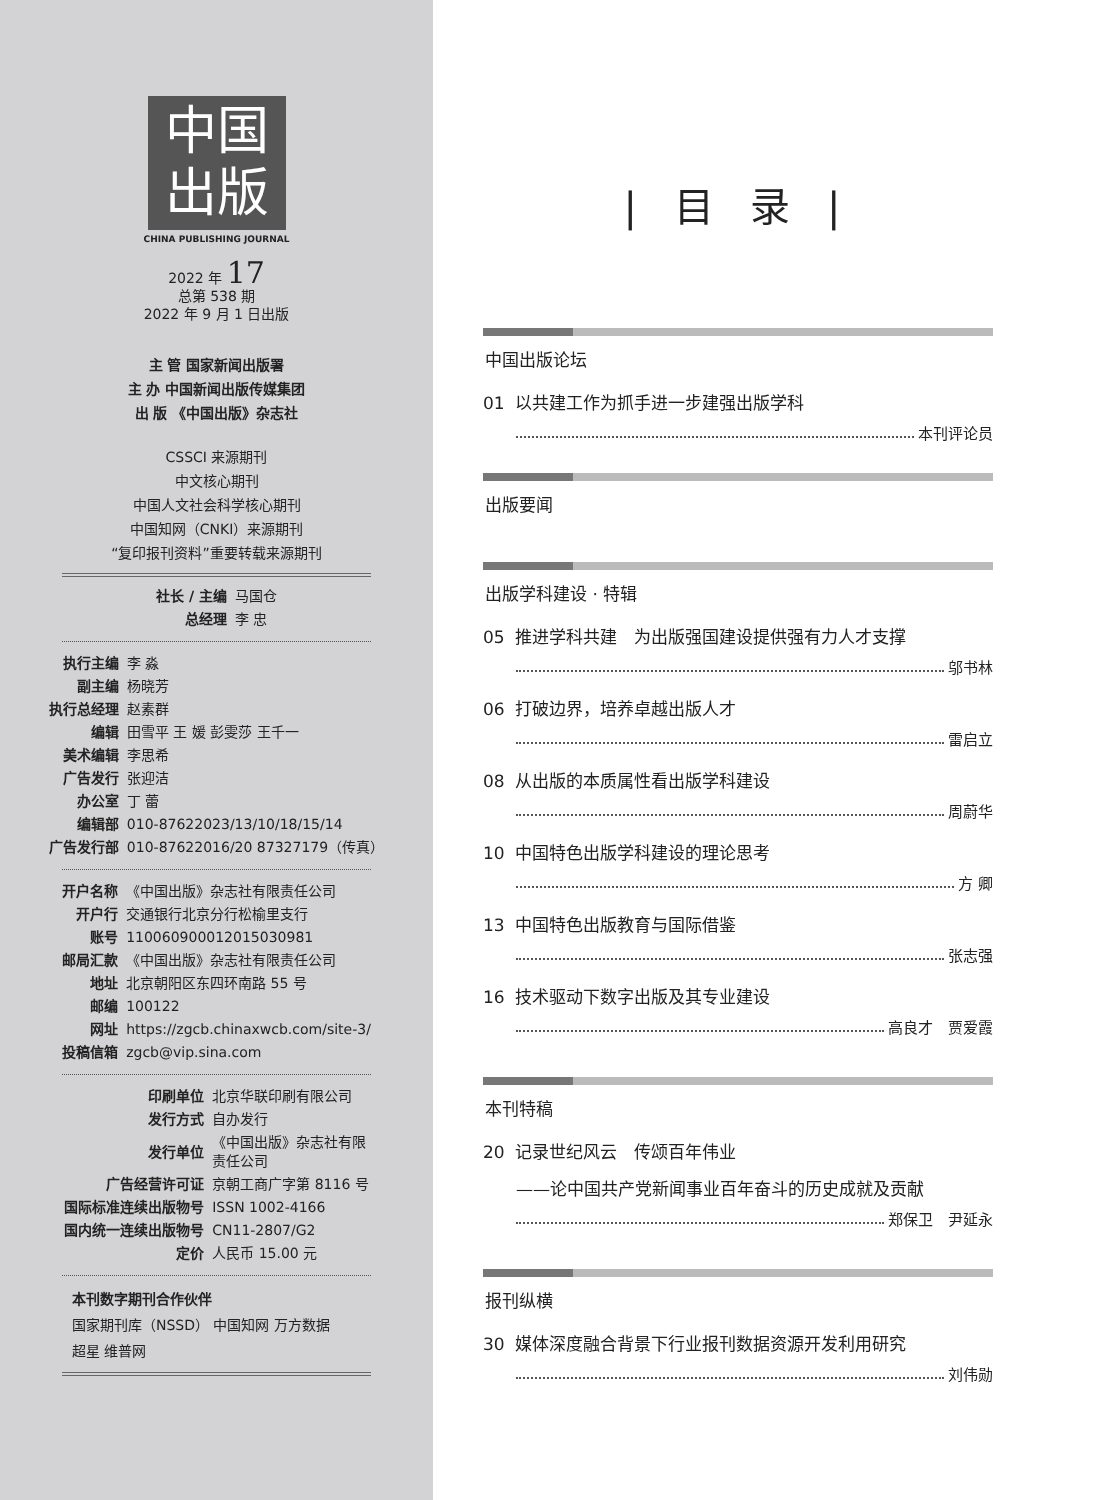中国
出版
CHINA PUBLISHING JOURNAL
2022 年 17
总第 538 期
2022 年 9 月 1 日出版
主 管 国家新闻出版署
主 办 中国新闻出版传媒集团
出 版 《中国出版》杂志社
CSSCI 来源期刊
中文核心期刊
中国人文社会科学核心期刊
中国知网（CNKI）来源期刊
“复印报刊资料”重要转载来源期刊
| 社长 / 主编 | 马国仓 |
| 总经理 | 李 忠 |
| 执行主编 | 李 淼 |
| 副主编 | 杨晓芳 |
| 执行总经理 | 赵素群 |
| 编辑 | 田雪平 王 媛 彭雯莎 王千一 |
| 美术编辑 | 李思希 |
| 广告发行 | 张迎洁 |
| 办公室 | 丁 蕾 |
| 编辑部 | 010-87622023/13/10/18/15/14 |
| 广告发行部 | 010-87622016/20 87327179（传真） |
| 开户名称 | 《中国出版》杂志社有限责任公司 |
| 开户行 | 交通银行北京分行松榆里支行 |
| 账号 | 110060900012015030981 |
| 邮局汇款 | 《中国出版》杂志社有限责任公司 |
| 地址 | 北京朝阳区东四环南路 55 号 |
| 邮编 | 100122 |
| 网址 | https://zgcb.chinaxwcb.com/site-3/ |
| 投稿信箱 | zgcb@vip.sina.com |
| 印刷单位 | 北京华联印刷有限公司 |
| 发行方式 | 自办发行 |
| 发行单位 | 《中国出版》杂志社有限 责任公司 |
| 广告经营许可证 | 京朝工商广字第 8116 号 |
| 国际标准连续出版物号 | ISSN 1002-4166 |
| 国内统一连续出版物号 | CN11-2807/G2 |
| 定价 | 人民币 15.00 元 |
本刊数字期刊合作伙伴
国家期刊库（NSSD） 中国知网 万方数据
超星 维普网
| 目 录 |
中国出版论坛
01 以共建工作为抓手进一步建强出版学科
本刊评论员
出版要闻
出版学科建设 · 特辑
05 推进学科共建　为出版强国建设提供强有力人才支撑
邬书林
06 打破边界，培养卓越出版人才
雷启立
08 从出版的本质属性看出版学科建设
周蔚华
10 中国特色出版学科建设的理论思考
方 卿
13 中国特色出版教育与国际借鉴
张志强
16 技术驱动下数字出版及其专业建设
高良才　贾爱霞
本刊特稿
20 记录世纪风云　传颂百年伟业
——论中国共产党新闻事业百年奋斗的历史成就及贡献
郑保卫　尹延永
报刊纵横
30 媒体深度融合背景下行业报刊数据资源开发利用研究
刘伟勋